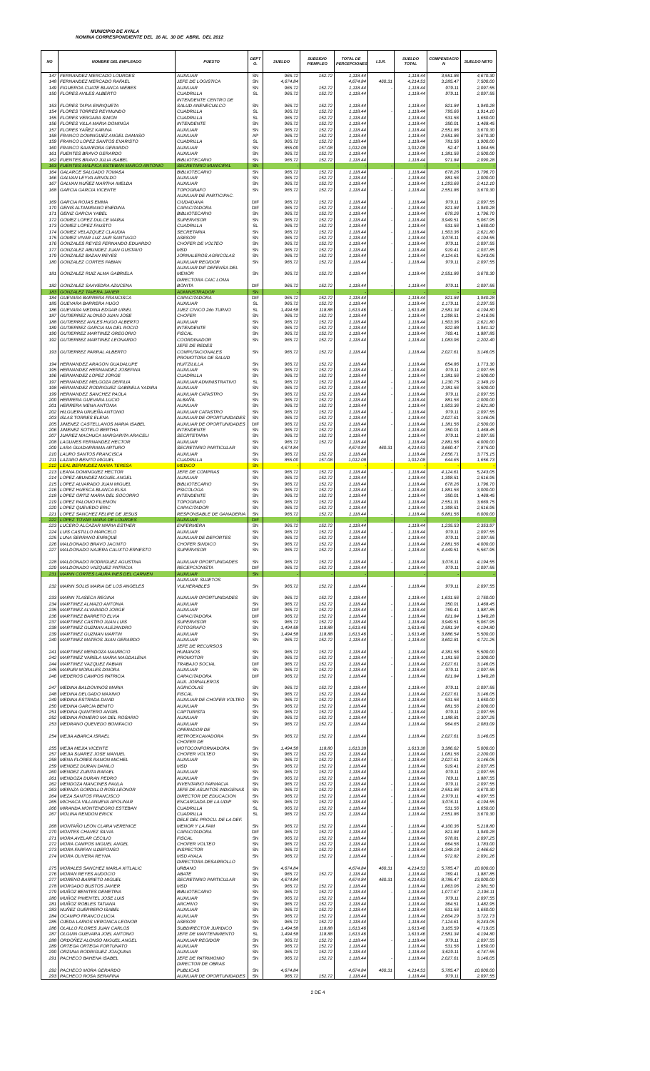MUNICIPIO DE AYALA
NOMINA CORRESPONDIENTE DEL 16 AL 30 DE ABRIL DEL 2012
| NO | NOMBRE DEL EMPLEADO | PUESTO | DEPT O. | SUELDO | SUBSIDIO P/EMPLEO | TOTAL DE PERCEPCIONES | I.S.R. | SUELDO TOTAL | COMPENSACIO N | SUELDO NETO |
| --- | --- | --- | --- | --- | --- | --- | --- | --- | --- | --- |
| 147 | FERNANDEZ MERCADO LOURDES | AUXILIAR | SN | 965.72 | 152.72 | 1,118.44 | | 1,118.44 | 3,551.86 | 4,670.30 |
| 148 | FERNANDEZ MERCADO RAFAEL | JEFE DE LOGISTICA | SN | 4,674.84 | | 4,674.84 | 460.31 | 4,214.53 | 3,285.47 | 7,500.00 |
| 149 | FIGUEROA CUATE BLANCA NIEBES | AUXILIAR | SN | 965.72 | 152.72 | 1,118.44 | - | 1,118.44 | 979.11 | 2,097.55 |
| 150 | FLORES AVILES ALBERTO | CUADRILLA | SL | 965.72 | 152.72 | 1,118.44 | | 1,118.44 | 979.11 | 2,097.55 |
| 153 | FLORES TAPIA ENRIQUETA | INTENDENTE CENTRO DE SALUD ANENECUILCO | SN | 965.72 | 152.72 | 1,118.44 | | 1,118.44 | 821.84 | 1,940.28 |
| 154 | FLORES TORRES REYMUNDO | CUADRILLA | SL | 965.72 | 152.72 | 1,118.44 | - | 1,118.44 | 795.66 | 1,914.10 |
| 155 | FLORES VERGARA SIMON | CUADRILLA | SL | 965.72 | 152.72 | 1,118.44 | | 1,118.44 | 531.56 | 1,650.00 |
| 156 | FLORES VILLA MARIA DOMINGA | INTENDENTE | SN | 965.72 | 152.72 | 1,118.44 | | 1,118.44 | 350.01 | 1,468.45 |
| 157 | FLORES YAÑEZ KARINA | AUXILIAR | SN | 965.72 | 152.72 | 1,118.44 | | 1,118.44 | 2,551.86 | 3,670.30 |
| 158 | FRANCO DOMINGUEZ ANGEL DAMASO | AUXILIAR | AP | 965.72 | 152.72 | 1,118.44 | | 1,118.44 | 2,551.86 | 3,670.30 |
| 159 | FRANCO LOPEZ SANTOS EVARISTO | CUADRILLA | SL | 965.72 | 152.72 | 1,118.44 | | 1,118.44 | 781.56 | 1,900.00 |
| 160 | FRANCO SAAVEDRA GERARDO | AUXILIAR | SN | 855.00 | 157.08 | 1,012.08 | | 1,012.08 | 52.47 | 1,064.55 |
| 161 | FUENTES BRAVO GERARDO | AUXILIAR | SN | 965.72 | 152.72 | 1,118.44 | | 1,118.44 | 1,381.56 | 2,500.00 |
| 162 | FUENTES BRAVO JULIA ISABEL | BIBLIOTECARIO | SN | 965.72 | 152.72 | 1,118.44 | | 1,118.44 | 971.84 | 2,090.28 |
| 163 | FUENTES MALPICA ESTEBAN MARCO ANTONIO | SECRETARIO MUNICIPAL | SN | - | | - | - | - | - | - |
| 164 | GALARCE SALGADO TOMASA | BIBLIOTECARIO | SN | 965.72 | 152.72 | 1,118.44 | | 1,118.44 | 678.26 | 1,796.70 |
| 166 | GALVAN LEYVA ARNOLDO | AUXILIAR | SN | 965.72 | 152.72 | 1,118.44 | - | 1,118.44 | 881.56 | 2,000.00 |
| 167 | GALVAN NUÑEZ MARTHA IMELDA | AUXILIAR | SN | 965.72 | 152.72 | 1,118.44 | | 1,118.44 | 1,293.66 | 2,412.10 |
| 168 | GARCIA GARCIA VICENTE | TOPOGRAFO | SN | 965.72 | 152.72 | 1,118.44 | - | 1,118.44 | 2,551.86 | 3,670.30 |
| 169 | GARCIA ROJAS EMMA | AUXILIAR DE PARTICIPAC. CIUDADANA | DIF | 965.72 | 152.72 | 1,118.44 | | 1,118.44 | 979.11 | 2,097.55 |
| 170 | GENIS ALTAMIRANO ENEDINA | CAPACITADORA | DIF | 965.72 | 152.72 | 1,118.44 | - | 1,118.44 | 821.84 | 1,940.28 |
| 171 | GENIZ GARCIA YABEL | BIBLIOTECARIO | SN | 965.72 | 152.72 | 1,118.44 | | 1,118.44 | 678.26 | 1,796.70 |
| 172 | GOMEZ LOPEZ DULCE MARIA | SUPERVISOR | SN | 965.72 | 152.72 | 1,118.44 | - | 1,118.44 | 3,949.51 | 5,067.95 |
| 173 | GOMEZ LOPEZ FAUSTO | CUADRILLA | SL | 965.72 | 152.72 | 1,118.44 | | 1,118.44 | 531.56 | 1,650.00 |
| 174 | GOMEZ VELAZQUEZ CLAUDIA | SECRETARIA | SN | 965.72 | 152.72 | 1,118.44 | - | 1,118.44 | 1,503.36 | 2,621.80 |
| 175 | GOMEZ VIVAR LUZ JAIR SANTIAGO | ASESOR | SN | 965.72 | 152.72 | 1,118.44 | | 1,118.44 | 3,076.11 | 4,194.55 |
| 176 | GONZALES REYES FERNANDO EDUARDO | CHOFER DE VOLTEO | SN | 965.72 | 152.72 | 1,118.44 | - | 1,118.44 | 979.11 | 2,097.55 |
| 177 | GONZALEZ ABUNDEZ JUAN GUSTAVO | MSD | SN | 965.72 | 152.72 | 1,118.44 | | 1,118.44 | 919.41 | 2,037.85 |
| 179 | GONZALEZ BAZAN REYES | JORNALEROS AGRICOLAS | SN | 965.72 | 152.72 | 1,118.44 | | 1,118.44 | 4,124.61 | 5,243.05 |
| 180 | GONZALEZ CORTES FABIAN | AUXILIAR REGIDOR | SN | 965.72 | 152.72 | 1,118.44 | - | 1,118.44 | 979.11 | 2,097.55 |
| 181 | GONZALEZ RUIZ ALMA GABRIELA | AUXILIAR DIF DEFENSA DEL MENOR | SN | 965.72 | 152.72 | 1,118.44 | | 1,118.44 | 2,551.86 | 3,670.30 |
| 182 | GONZALEZ SAAVEDRA AZUCENA | DIRECTORA CAIC LOMA BONITA | DIF | 965.72 | 152.72 | 1,118.44 | - | 1,118.44 | 979.11 | 2,097.55 |
| 183 | GONZALEZ TAVERA JAVIER | ADMINISTRADOR | SN | - | | - | - | - | - | - |
| 184 | GUEVARA BARRERA FRANCISCA | CAPACITADORA | DIF | 965.72 | 152.72 | 1,118.44 | | 1,118.44 | 821.84 | 1,940.28 |
| 185 | GUEVARA BARRERA HUGO | AUXILIAR | SL | 965.72 | 152.72 | 1,118.44 | | 1,118.44 | 1,179.11 | 2,297.55 |
| 186 | GUEVARA MEDINA EDGAR URIEL | JUEZ CIVICO 2do TURNO | SL | 1,494.58 | 118.88 | 1,613.46 | - | 1,613.46 | 2,581.34 | 4,194.80 |
| 187 | GUTIERREZ ALONSO JUAN JOSE | CHOFER | SN | 965.72 | 152.72 | 1,118.44 | | 1,118.44 | 1,298.51 | 2,416.95 |
| 188 | GUTIERREZ AVILES HUGO ALBERTO | AUXILIAR | SN | 965.72 | 152.72 | 1,118.44 | | 1,118.44 | 1,503.36 | 2,621.80 |
| 189 | GUTIERREZ GARCIA MA DEL ROCIO | INTENDENTE | SN | 965.72 | 152.72 | 1,118.44 | | 1,118.44 | 822.88 | 1,941.32 |
| 190 | GUTIERREZ MARTINEZ GREGORIO | FISCAL | SN | 965.72 | 152.72 | 1,118.44 | | 1,118.44 | 769.41 | 1,887.85 |
| 192 | GUTIERREZ MARTINEZ LEONARDO | COORDINADOR | SN | 965.72 | 152.72 | 1,118.44 | | 1,118.44 | 1,083.96 | 2,202.40 |
| 193 | GUTIERREZ PARRAL ALBERTO | JEFE DE REDES COMPUTACIONALES | SN | 965.72 | 152.72 | 1,118.44 | | 1,118.44 | 2,027.61 | 3,146.05 |
| 194 | HERNANDEZ ARAGON GUADALUPE | PROMOTORA DE SALUD HUITZILILLA | SN | 965.72 | 152.72 | 1,118.44 | | 1,118.44 | 654.86 | 1,773.30 |
| 195 | HERNANDEZ HERNANDEZ JOSEFINA | AUXILIAR | SN | 965.72 | 152.72 | 1,118.44 | - | 1,118.44 | 979.11 | 2,097.55 |
| 196 | HERNANDEZ LOPEZ JORGE | CUADRILLA | SN | 965.72 | 152.72 | 1,118.44 | | 1,118.44 | 1,381.56 | 2,500.00 |
| 197 | HERNANDEZ MELGOZA DEIFILIA | AUXILIAR ADMINISTRATIVO | SL | 965.72 | 152.72 | 1,118.44 | - | 1,118.44 | 1,230.75 | 2,349.19 |
| 198 | HERNANDEZ RODRIGUEZ GABRIELA YADIRA | AUXILIAR | SN | 965.72 | 152.72 | 1,118.44 | - | 1,118.44 | 2,381.56 | 3,500.00 |
| 199 | HERNANDEZ SANCHEZ PAOLA | AUXILIAR CATASTRO | SN | 965.72 | 152.72 | 1,118.44 | - | 1,118.44 | 979.11 | 2,097.55 |
| 200 | HERRERA GUEVARA LUCIO | ALBAÑIL | SN | 965.72 | 152.72 | 1,118.44 | | 1,118.44 | 881.56 | 2,000.00 |
| 201 | HERRERA MENA ANTONIA | AUXILIAR | SN | 965.72 | 152.72 | 1,118.44 | | 1,118.44 | 1,503.36 | 2,621.80 |
| 202 | HILGUERA URUEÑA ANTONIO | AUXILIAR CATASTRO | SN | 965.72 | 152.72 | 1,118.44 | - | 1,118.44 | 979.11 | 2,097.55 |
| 203 | ISLAS TORRES ELENA | AUXILIAR DE OPORTUNIDADES | SN | 965.72 | 152.72 | 1,118.44 | | 1,118.44 | 2,027.61 | 3,146.05 |
| 205 | JIMENEZ CASTELLANOS MARIA ISABEL | AUXILIAR DE OPORTUNIDADES | DIF | 965.72 | 152.72 | 1,118.44 | - | 1,118.44 | 1,381.56 | 2,500.00 |
| 206 | JIMENEZ SOTELO BERTHA | INTENDENTE | SN | 965.72 | 152.72 | 1,118.44 | | 1,118.44 | 350.01 | 1,468.45 |
| 207 | JUAREZ MACHUCA MARGARITA ARACELI | SECRTETARIA | SN | 965.72 | 152.72 | 1,118.44 | | 1,118.44 | 979.11 | 2,097.55 |
| 208 | LAGUNES FERNANDEZ HECTOR | AUXILIAR | SN | 965.72 | 152.72 | 1,118.44 | | 1,118.44 | 2,881.56 | 4,000.00 |
| 209 | LARA GUADARRAMA ARTURO | SECRETARIO PARTICULAR | SN | 4,674.84 | | 4,674.84 | 460.31 | 4,214.53 | 3,660.47 | 7,875.00 |
| 210 | LAURO SANTOS FRANCISCA | AUXILIAR | SN | 965.72 | 152.72 | 1,118.44 | | 1,118.44 | 2,656.71 | 3,775.15 |
| 211 | LAZARO BENITO MIGUEL | CUADRILLA | SN | 855.00 | 157.08 | 1,012.08 | - | 1,012.08 | 644.65 | 1,656.73 |
| 212 | LEAL BERMUDEZ MARIA TERESA | MEDICO | SN | - | | - | | - | - | - |
| 213 | LEANA DOMINGUEZ HECTOR | JEFE DE COMPRAS | SN | 965.72 | 152.72 | 1,118.44 | - | 1,118.44 | 4,124.61 | 5,243.05 |
| 214 | LOPEZ ABUNDEZ MIGUEL ANGEL | AUXILIAR | SN | 965.72 | 152.72 | 1,118.44 | | 1,118.44 | 1,398.51 | 2,516.95 |
| 215 | LOPEZ ALVARADO JUAN MIGUEL | BIBLIOTECARIO | SN | 965.72 | 152.72 | 1,118.44 | | 1,118.44 | 678.26 | 1,796.70 |
| 216 | LOPEZ HUESCA BLANCA ELSA | PSICOLOGA | SN | 965.72 | 152.72 | 1,118.44 | - | 1,118.44 | 1,881.56 | 3,000.00 |
| 218 | LOPEZ ORTIZ MARIA DEL SOCORRO | INTENDENTE | SN | 965.72 | 152.72 | 1,118.44 | | 1,118.44 | 350.01 | 1,468.45 |
| 219 | LOPEZ PALOMO FILEMON | TOPOGRAFO | SN | 965.72 | 152.72 | 1,118.44 | | 1,118.44 | 2,551.31 | 3,669.75 |
| 220 | LOPEZ QUEVEDO ERIC | CAPACITADOR | SN | 965.72 | 152.72 | 1,118.44 | | 1,118.44 | 1,398.51 | 2,516.95 |
| 221 | LOPEZ SANCHEZ FELIPE DE JESUS | RESPONSABLE DE GANADERIA | SN | 965.72 | 152.72 | 1,118.44 | - | 1,118.44 | 6,881.56 | 8,000.00 |
| 222 | LOPEZ TOVAR MARIA DE LOURDES | AUXILIAR | DIF | - | | - | - | - | - | - |
| 223 | LUCERO ALCAZAR MARIA ESTHER | ENFERMERA | SN | 965.72 | 152.72 | 1,118.44 | | 1,118.44 | 1,235.53 | 2,353.97 |
| 224 | LUIS CASTILLO MARCELO | AUXILIAR | SN | 965.72 | 152.72 | 1,118.44 | - | 1,118.44 | 979.11 | 2,097.55 |
| 225 | LUNA SERRANO ENRIQUE | AUXILIAR DE DEPORTES | SN | 965.72 | 152.72 | 1,118.44 | | 1,118.44 | 979.11 | 2,097.55 |
| 226 | MALDONADO BRAVO JACINTO | CHOFER SINDICO | SN | 965.72 | 152.72 | 1,118.44 | | 1,118.44 | 2,881.56 | 4,000.00 |
| 227 | MALDONADO NAJERA CALIXTO ERNESTO | SUPERVISOR | SN | 965.72 | 152.72 | 1,118.44 | - | 1,118.44 | 4,449.51 | 5,567.95 |
| 228 | MALDONADO RODRIGUEZ AGUSTINA | AUXILIAR OPORTUNIDADES | SN | 965.72 | 152.72 | 1,118.44 | - | 1,118.44 | 3,076.11 | 4,194.55 |
| 229 | MALDONADO VAZQUEZ PATRICIA | RECEPCIONISTA | DIF | 965.72 | 152.72 | 1,118.44 | | 1,118.44 | 979.11 | 2,097.55 |
| 231 | MARIN CORTES LAURA INES DEL CARMEN | AUXILIAR | SN | - | - | - | | - | - | - |
| 232 | MARIN SOLIS MARIA DE LOS ANGELES | AUXILIAR. SUJETOS VULNERABLES | SN | 965.72 | 152.72 | 1,118.44 | - | 1,118.44 | 979.11 | 2,097.55 |
| 233 | MARIN TLASECA REGINA | AUXILIAR OPORTUNIDADES | SN | 965.72 | 152.72 | 1,118.44 | | 1,118.44 | 1,631.56 | 2,750.00 |
| 234 | MARTINEZ ALMAZO ANTONIA | AUXILIAR | SN | 965.72 | 152.72 | 1,118.44 | - | 1,118.44 | 350.01 | 1,468.45 |
| 235 | MARTINEZ ALVARADO JORGE | AUXILIAR | DIF | 965.72 | 152.72 | 1,118.44 | - | 1,118.44 | 769.41 | 1,887.85 |
| 236 | MARTINEZ BARRETO ELVIA | CAPACITADORA | DIF | 965.72 | 152.72 | 1,118.44 | - | 1,118.44 | 821.84 | 1,940.28 |
| 237 | MARTINEZ CASTRO JUAN LUIS | SUPERVISOR | SN | 965.72 | 152.72 | 1,118.44 | | 1,118.44 | 3,949.51 | 5,067.95 |
| 238 | MARTINEZ GUZMAN ALEJANDRO | FOTOGRAFO | SN | 1,494.58 | 118.88 | 1,613.46 | | 1,613.46 | 2,581.34 | 4,194.80 |
| 239 | MARTINEZ GUZMAN MARTIN | AUXILIAR | SN | 1,494.58 | 118.88 | 1,613.46 | - | 1,613.46 | 3,886.54 | 5,500.00 |
| 240 | MARTINEZ MATEOS JUAN GERARDO | AUXILIAR | SN | 965.72 | 152.72 | 1,118.44 | - | 1,118.44 | 3,602.81 | 4,721.25 |
| 241 | MARTINEZ MENDOZA MAURICIO | JEFE DE RECURSOS HUMANOS | SN | 965.72 | 152.72 | 1,118.44 | | 1,118.44 | 4,381.56 | 5,500.00 |
| 242 | MARTINEZ VARELA MARIA MAGDALENA | PROMOTOR | SN | 965.72 | 152.72 | 1,118.44 | - | 1,118.44 | 1,181.56 | 2,300.00 |
| 244 | MARTINEZ VAZQUEZ FABIAN | TRABAJO SOCIAL | DIF | 965.72 | 152.72 | 1,118.44 | - | 1,118.44 | 2,027.61 | 3,146.05 |
| 245 | MARURI MORALES DINORA | AUXILIAR | SN | 965.72 | 152.72 | 1,118.44 | | 1,118.44 | 979.11 | 2,097.55 |
| 246 | MEDEROS CAMPOS PATRICIA | CAPACITADORA | DIF | 965.72 | 152.72 | 1,118.44 | - | 1,118.44 | 821.84 | 1,940.28 |
| 247 | MEDINA BALDOVINOS MARIA | AUX. JORNALEROS AGRICOLAS | SN | 965.72 | 152.72 | 1,118.44 | | 1,118.44 | 979.11 | 2,097.55 |
| 248 | MEDINA DELGADO MAXIMO | FISCAL | SN | 965.72 | 152.72 | 1,118.44 | | 1,118.44 | 2,027.61 | 3,146.05 |
| 249 | MEDINA ESTRADA DAVID | AUXILIAR DE CHOFER VOLTEO | SN | 965.72 | 152.72 | 1,118.44 | | 1,118.44 | 531.56 | 1,650.00 |
| 250 | MEDINA GARCIA BENITO | AUXILIAR | SN | 965.72 | 152.72 | 1,118.44 | | 1,118.44 | 881.56 | 2,000.00 |
| 251 | MEDINA QUINTERO ANGEL | CAPTURISTA | SN | 965.72 | 152.72 | 1,118.44 | - | 1,118.44 | 979.11 | 2,097.55 |
| 252 | MEDINA ROMERO MA DEL ROSARIO | AUXILIAR | SN | 965.72 | 152.72 | 1,118.44 | | 1,118.44 | 1,188.81 | 2,307.25 |
| 253 | MEDRANO QUEVEDO BONIFACIO | AUXILIAR | SN | 965.72 | 152.72 | 1,118.44 | | 1,118.44 | 964.65 | 2,083.09 |
| 254 | MEJIA ABARCA ISRAEL | OPERADOR DE RETROEXCAVADORA | SN | 965.72 | 152.72 | 1,118.44 | | 1,118.44 | 2,027.61 | 3,146.05 |
| 255 | MEJIA MEJIA VICENTE | CHOFER DE MOTOCONFORMADORA | SN | 1,494.58 | 118.80 | 1,613.38 | | 1,613.38 | 3,386.62 | 5,000.00 |
| 257 | MEJIA SUAREZ JOSE MANUEL | CHOFER VOLTEO | SN | 965.72 | 152.72 | 1,118.44 | | 1,118.44 | 1,081.56 | 2,200.00 |
| 258 | MENA FLORES RAMON MICHEL | AUXILIAR | SN | 965.72 | 152.72 | 1,118.44 | - | 1,118.44 | 2,027.61 | 3,146.05 |
| 259 | MENDEZ DURAN DANILO | MSD | SN | 965.72 | 152.72 | 1,118.44 | | 1,118.44 | 919.41 | 2,037.85 |
| 260 | MENDEZ ZURITA RAFAEL | AUXILIAR | SN | 965.72 | 152.72 | 1,118.44 | | 1,118.44 | 979.11 | 2,097.55 |
| 261 | MENDOZA DURAN PEDRO | AUXILIAR | SN | 965.72 | 152.72 | 1,118.44 | | 1,118.44 | 769.11 | 1,887.55 |
| 262 | MENDOZA MANCINES PAULA | INVENTARIO FARMACIA | SN | 965.72 | 152.72 | 1,118.44 | - | 1,118.44 | 979.11 | 2,097.55 |
| 263 | MERAZA GORDILLO ROSI LEONOR | JEFE DE ASUNTOS INDIGENAS | SN | 965.72 | 152.72 | 1,118.44 | - | 1,118.44 | 2,551.86 | 3,670.30 |
| 264 | MEZA SANTOS FRANCISCO | DIRECTOR DE EDUCACION | SN | 965.72 | 152.72 | 1,118.44 | - | 1,118.44 | 2,979.11 | 4,097.55 |
| 265 | MICHACA VILLANUEVA APOLINAR | ENCARGADA DE LA UDIP | SN | 965.72 | 152.72 | 1,118.44 | - | 1,118.44 | 3,076.11 | 4,194.55 |
| 266 | MIRANDA MONTENEGRO ESTEBAN | CUADRILLA | SL | 965.72 | 152.72 | 1,118.44 | | 1,118.44 | 531.56 | 1,650.00 |
| 267 | MOLINA RENDON ERICK | CUADRILLA | SL | 965.72 | 152.72 | 1,118.44 | | 1,118.44 | 2,551.86 | 3,670.30 |
| 268 | MONTAÑO LEON CLARA VERENICE | DELE DEL PROCU. DE LA DEF. MENOR Y LA FAM | SN | 965.72 | 152.72 | 1,118.44 | - | 1,118.44 | 4,100.36 | 5,218.80 |
| 270 | MONTES CHAVEZ SILVIA | CAPACITADORA | DIF | 965.72 | 152.72 | 1,118.44 | - | 1,118.44 | 821.84 | 1,940.28 |
| 271 | MORA AVELAR CECILIO | FISCAL | SN | 965.72 | 152.72 | 1,118.44 | | 1,118.44 | 978.81 | 2,097.25 |
| 272 | MORA CAMPOS MIGUEL ANGEL | CHOFER VOLTEO | SN | 965.72 | 152.72 | 1,118.44 | | 1,118.44 | 664.56 | 1,783.00 |
| 273 | MORA FARFAN ILDEFONSO | INSPECTOR | SN | 965.72 | 152.72 | 1,118.44 | | 1,118.44 | 1,348.18 | 2,466.62 |
| 274 | MORA OLIVERA REYNA | MSD AYALA | SN | 965.72 | 152.72 | 1,118.44 | - | 1,118.44 | 972.82 | 2,091.26 |
| 275 | MORALES SANCHEZ MARLA XITLALIC | DIRECTORA DESARROLLO URBANO | SN | 4,674.84 | | 4,674.84 | 460.31 | 4,214.53 | 5,785.47 | 10,000.00 |
| 276 | MORAN REYES AUDOCIO | ABATE | SN | 965.72 | 152.72 | 1,118.44 | | 1,118.44 | 769.41 | 1,887.85 |
| 277 | MORENO BARRETO MIGUEL | SECRETARIO PARTICULAR | SN | 4,674.84 | | 4,674.84 | 460.31 | 4,214.53 | 8,785.47 | 13,000.00 |
| 278 | MORGADO BUSTOS JAVIER | MSD | SN | 965.72 | 152.72 | 1,118.44 | | 1,118.44 | 1,863.06 | 2,981.50 |
| 279 | MUÑOZ BENITES DEMETRIA | BIBLIOTECARIO | SN | 965.72 | 152.72 | 1,118.44 | - | 1,118.44 | 1,077.67 | 2,196.11 |
| 280 | MUÑOZ PIMENTEL JOSE LUIS | AUXILIAR | SN | 965.72 | 152.72 | 1,118.44 | | 1,118.44 | 979.11 | 2,097.55 |
| 281 | MUÑOZ ROBLES TATIANA | ARCHIVO | SN | 965.72 | 152.72 | 1,118.44 | | 1,118.44 | 364.51 | 1,482.95 |
| 283 | NUÑEZ GUERRERO ISABEL | AUXILIAR | SN | 965.72 | 152.72 | 1,118.44 | | 1,118.44 | 531.56 | 1,650.00 |
| 284 | OCAMPO FRANCO LUCIA | AUXILIAR | SN | 965.72 | 152.72 | 1,118.44 | | 1,118.44 | 2,604.29 | 3,722.73 |
| 285 | OJEDA LARIOS VERONICA LEONOR | ASESOR | SN | 965.72 | 152.72 | 1,118.44 | | 1,118.44 | 7,124.61 | 8,243.05 |
| 286 | OLALLO FLORES JUAN CARLOS | SUBDIRECTOR JURIDICO | SN | 1,494.58 | 118.88 | 1,613.46 | | 1,613.46 | 3,105.59 | 4,719.05 |
| 287 | OLGUIN GUEVARA JOEL ANTONIO | JEFE DE MANTENIMIENTO | SL | 1,494.58 | 118.88 | 1,613.46 | | 1,613.46 | 2,581.34 | 4,194.80 |
| 288 | ORDOÑEZ ALONSO MIGUEL ANGEL | AUXILIAR REGIDOR | SN | 965.72 | 152.72 | 1,118.44 | - | 1,118.44 | 979.11 | 2,097.55 |
| 289 | ORTEGA ORTEGA FORTUNATO | AUXILIAR | SN | 965.72 | 152.72 | 1,118.44 | | 1,118.44 | 531.56 | 1,650.00 |
| 290 | ORZUNA RODRIGUEZ JOAQUINA | AUXILIAR | SN | 965.72 | 152.72 | 1,118.44 | | 1,118.44 | 3,629.11 | 4,747.55 |
| 291 | PACHECO BAHENA ISABEL | JEFE DE PATRIMONIO | SN | 965.72 | 152.72 | 1,118.44 | - | 1,118.44 | 2,027.61 | 3,146.05 |
| 292 | PACHECO MORA GERARDO | DIRECTOR DE OBRAS PUBLICAS | SN | 4,674.84 | | 4,674.84 | 460.31 | 4,214.53 | 5,785.47 | 10,000.00 |
| 293 | PACHECO ROSA SERAFINA | AUXILIAR DE OPORTUNIDADES | SN | 965.72 | 152.72 | 1,118.44 | | 1,118.44 | 979.11 | 2,097.55 |
2 DE 4